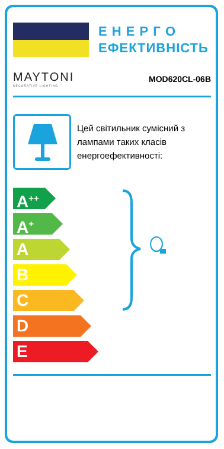Е Н Е Р Г О
ЕФЕКТИВНІСТЬ
MAYTONI
DECORATIVE LIGHTING
MOD620CL-06B
Цей світильник сумісний з лампами таких класів енергоефективності:
A<sup>++</sup>
A<sup>+</sup>
A
B
C
D
E